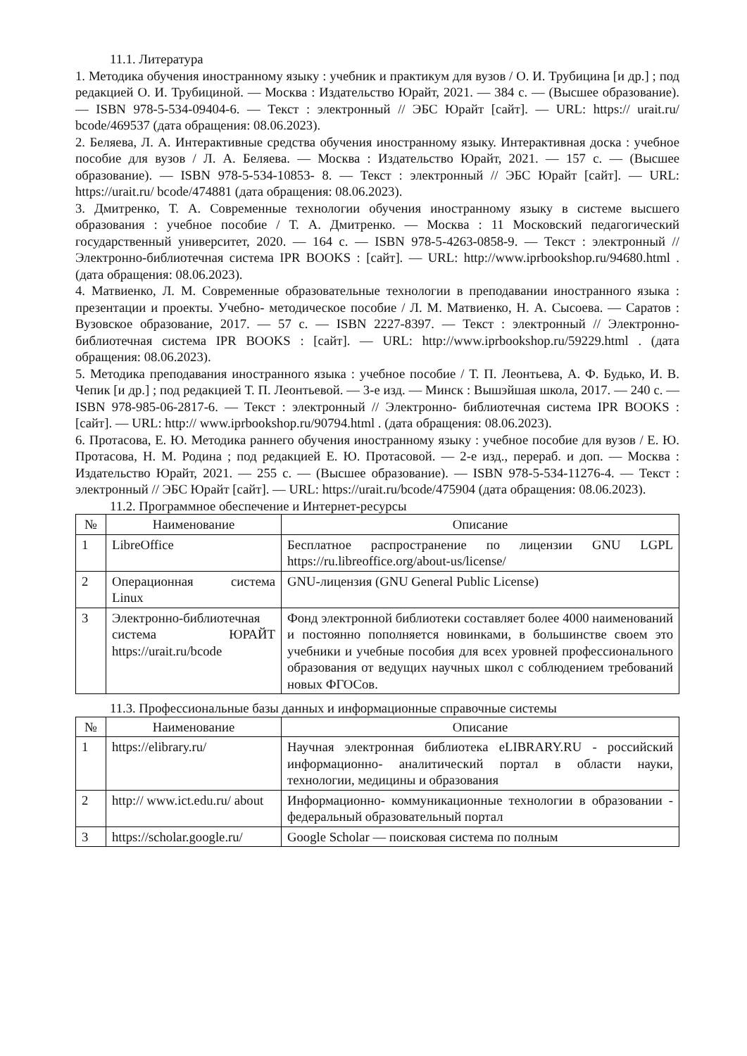11.1. Литература
1. Методика обучения иностранному языку : учебник и практикум для вузов / О. И. Трубицина [и др.] ; под редакцией О. И. Трубициной. — Москва : Издательство Юрайт, 2021. — 384 с. — (Высшее образование). — ISBN 978-5-534-09404-6. — Текст : электронный // ЭБС Юрайт [сайт]. — URL: https:// urait.ru/ bcode/469537 (дата обращения: 08.06.2023).
2. Беляева, Л. А. Интерактивные средства обучения иностранному языку. Интерактивная доска : учебное пособие для вузов / Л. А. Беляева. — Москва : Издательство Юрайт, 2021. — 157 с. — (Высшее образование). — ISBN 978-5-534-10853- 8. — Текст : электронный // ЭБС Юрайт [сайт]. — URL: https://urait.ru/ bcode/474881 (дата обращения: 08.06.2023).
3. Дмитренко, Т. А. Современные технологии обучения иностранному языку в системе высшего образования : учебное пособие / Т. А. Дмитренко. — Москва : 11 Московский педагогический государственный университет, 2020. — 164 с. — ISBN 978-5-4263-0858-9. — Текст : электронный // Электронно-библиотечная система IPR BOOKS : [сайт]. — URL: http://www.iprbookshop.ru/94680.html . (дата обращения: 08.06.2023).
4. Матвиенко, Л. М. Современные образовательные технологии в преподавании иностранного языка : презентации и проекты. Учебно- методическое пособие / Л. М. Матвиенко, Н. А. Сысоева. — Саратов : Вузовское образование, 2017. — 57 с. — ISBN 2227-8397. — Текст : электронный // Электронно- библиотечная система IPR BOOKS : [сайт]. — URL: http://www.iprbookshop.ru/59229.html . (дата обращения: 08.06.2023).
5. Методика преподавания иностранного языка : учебное пособие / Т. П. Леонтьева, А. Ф. Будько, И. В. Чепик [и др.] ; под редакцией Т. П. Леонтьевой. — 3-е изд. — Минск : Вышэйшая школа, 2017. — 240 с. — ISBN 978-985-06-2817-6. — Текст : электронный // Электронно- библиотечная система IPR BOOKS : [сайт]. — URL: http:// www.iprbookshop.ru/90794.html . (дата обращения: 08.06.2023).
6. Протасова, Е. Ю. Методика раннего обучения иностранному языку : учебное пособие для вузов / Е. Ю. Протасова, Н. М. Родина ; под редакцией Е. Ю. Протасовой. — 2-е изд., перераб. и доп. — Москва : Издательство Юрайт, 2021. — 255 с. — (Высшее образование). — ISBN 978-5-534-11276-4. — Текст : электронный // ЭБС Юрайт [сайт]. — URL: https://urait.ru/bcode/475904 (дата обращения: 08.06.2023).
11.2. Программное обеспечение и Интернет-ресурсы
| № | Наименование | Описание |
| --- | --- | --- |
| 1 | LibreOffice | Бесплатное распространение по лицензии GNU LGPL https://ru.libreoffice.org/about-us/license/ |
| 2 | Операционная система Linux | GNU-лицензия (GNU General Public License) |
| 3 | Электронно-библиотечная система ЮРАЙТ https://urait.ru/bcode | Фонд электронной библиотеки составляет более 4000 наименований и постоянно пополняется новинками, в большинстве своем это учебники и учебные пособия для всех уровней профессионального образования от ведущих научных школ с соблюдением требований новых ФГОСов. |
11.3. Профессиональные базы данных и информационные справочные системы
| № | Наименование | Описание |
| --- | --- | --- |
| 1 | https://elibrary.ru/ | Научная электронная библиотека eLIBRARY.RU - российский информационно- аналитический портал в области науки, технологии, медицины и образования |
| 2 | http:// www.ict.edu.ru/ about | Информационно- коммуникационные технологии в образовании - федеральный образовательный портал |
| 3 | https://scholar.google.ru/ | Google Scholar — поисковая система по полным |